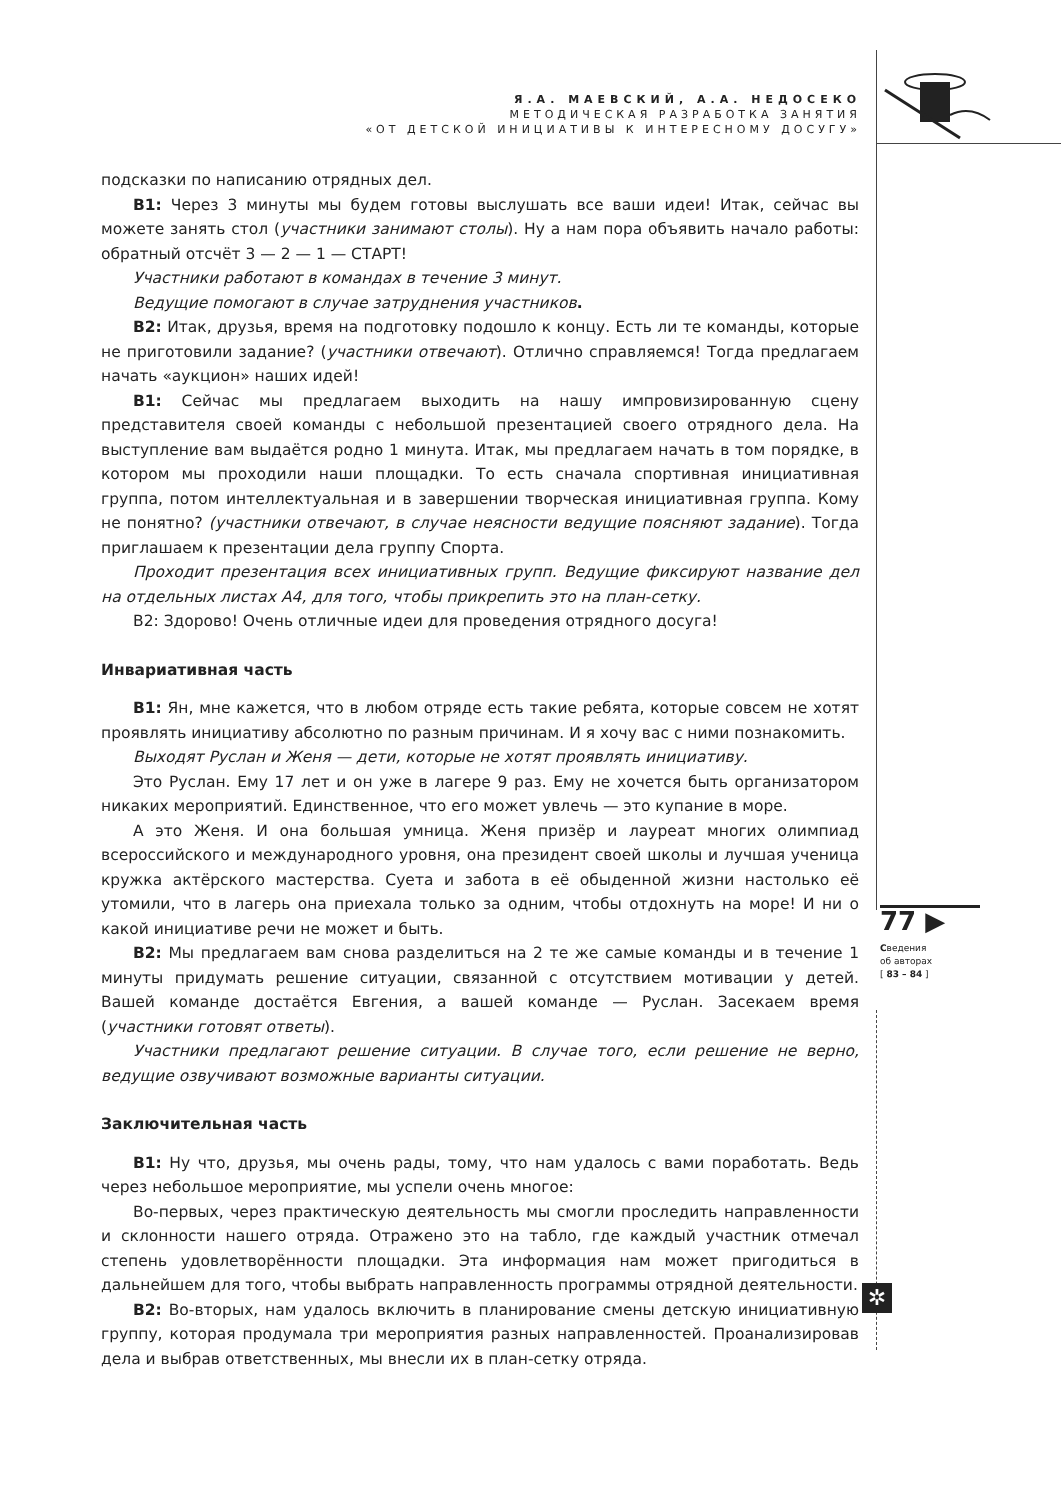Я.А. МАЕВСКИЙ, А.А. НЕДОСЕКО
МЕТОДИЧЕСКАЯ РАЗРАБОТКА ЗАНЯТИЯ
«ОТ ДЕТСКОЙ ИНИЦИАТИВЫ К ИНТЕРЕСНОМУ ДОСУГУ»
подсказки по написанию отрядных дел.
В1: Через 3 минуты мы будем готовы выслушать все ваши идеи! Итак, сейчас вы можете занять стол (участники занимают столы). Ну а нам пора объявить начало работы: обратный отсчёт 3 — 2 — 1 — СТАРТ!
Участники работают в командах в течение 3 минут.
Ведущие помогают в случае затруднения участников.
В2: Итак, друзья, время на подготовку подошло к концу. Есть ли те команды, которые не приготовили задание? (участники отвечают). Отлично справляемся! Тогда предлагаем начать «аукцион» наших идей!
В1: Сейчас мы предлагаем выходить на нашу импровизированную сцену представителя своей команды с небольшой презентацией своего отрядного дела. На выступление вам выдаётся родно 1 минута. Итак, мы предлагаем начать в том порядке, в котором мы проходили наши площадки. То есть сначала спортивная инициативная группа, потом интеллектуальная и в завершении творческая инициативная группа. Кому не понятно? (участники отвечают, в случае неясности ведущие поясняют задание). Тогда приглашаем к презентации дела группу Спорта.
Проходит презентация всех инициативных групп. Ведущие фиксируют название дел на отдельных листах А4, для того, чтобы прикрепить это на план-сетку.
В2: Здорово! Очень отличные идеи для проведения отрядного досуга!
Инвариативная часть
В1: Ян, мне кажется, что в любом отряде есть такие ребята, которые совсем не хотят проявлять инициативу абсолютно по разным причинам. И я хочу вас с ними познакомить.
Выходят Руслан и Женя — дети, которые не хотят проявлять инициативу.
Это Руслан. Ему 17 лет и он уже в лагере 9 раз. Ему не хочется быть организатором никаких мероприятий. Единственное, что его может увлечь — это купание в море.
А это Женя. И она большая умница. Женя призёр и лауреат многих олимпиад всероссийского и международного уровня, она президент своей школы и лучшая ученица кружка актёрского мастерства. Суета и забота в её обыденной жизни настолько её утомили, что в лагерь она приехала только за одним, чтобы отдохнуть на море! И ни о какой инициативе речи не может и быть.
В2: Мы предлагаем вам снова разделиться на 2 те же самые команды и в течение 1 минуты придумать решение ситуации, связанной с отсутствием мотивации у детей. Вашей команде достаётся Евгения, а вашей команде — Руслан. Засекаем время (участники готовят ответы).
Участники предлагают решение ситуации. В случае того, если решение не верно, ведущие озвучивают возможные варианты ситуации.
Заключительная часть
В1: Ну что, друзья, мы очень рады, тому, что нам удалось с вами поработать. Ведь через небольшое мероприятие, мы успели очень многое:
Во-первых, через практическую деятельность мы смогли проследить направленности и склонности нашего отряда. Отражено это на табло, где каждый участник отмечал степень удовлетворённости площадки. Эта информация нам может пригодиться в дальнейшем для того, чтобы выбрать направленность программы отрядной деятельности.
В2: Во-вторых, нам удалось включить в планирование смены детскую инициативную группу, которая продумала три мероприятия разных направленностей. Проанализировав дела и выбрав ответственных, мы внесли их в план-сетку отряда.
77 ▶
Сведения
об авторах
[ 83 – 84 ]
✲